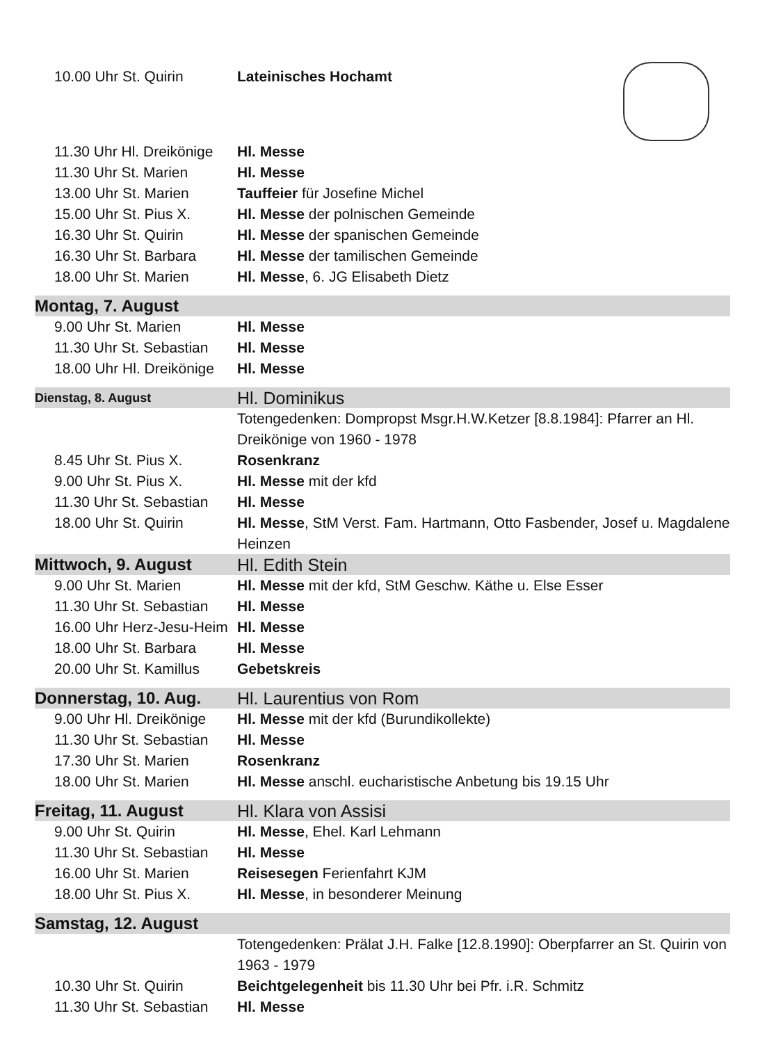| 10.00 Uhr St. Quirin | Lateinisches Hochamt |
| 11.30 Uhr Hl. Dreikönige | Hl. Messe |
| 11.30 Uhr St. Marien | Hl. Messe |
| 13.00 Uhr St. Marien | Tauffeier für Josefine Michel |
| 15.00 Uhr St. Pius X. | Hl. Messe der polnischen Gemeinde |
| 16.30 Uhr St. Quirin | Hl. Messe der spanischen Gemeinde |
| 16.30 Uhr St. Barbara | Hl. Messe der tamilischen Gemeinde |
| 18.00 Uhr St. Marien | Hl. Messe , 6. JG Elisabeth Dietz |
| Montag, 7. August | |
| 9.00 Uhr St. Marien | Hl. Messe |
| 11.30 Uhr St. Sebastian | Hl. Messe |
| 18.00 Uhr Hl. Dreikönige | Hl. Messe |
| Dienstag, 8. August | Hl. Dominikus |
| | Totengedenken: Dompropst Msgr.H.W.Ketzer [8.8.1984]: Pfarrer an Hl. Dreikönige von 1960 - 1978 |
| 8.45 Uhr St. Pius X. | Rosenkranz |
| 9.00 Uhr St. Pius X. | Hl. Messe mit der kfd |
| 11.30 Uhr St. Sebastian | Hl. Messe |
| 18.00 Uhr St. Quirin | Hl. Messe , StM Verst. Fam. Hartmann, Otto Fasbender, Josef u. Magdalene Heinzen |
| Mittwoch, 9. August | Hl. Edith Stein |
| 9.00 Uhr St. Marien | Hl. Messe mit der kfd, StM Geschw. Käthe u. Else Esser |
| 11.30 Uhr St. Sebastian | Hl. Messe |
| 16.00 Uhr Herz-Jesu-Heim | Hl. Messe |
| 18.00 Uhr St. Barbara | Hl. Messe |
| 20.00 Uhr St. Kamillus | Gebetskreis |
| Donnerstag, 10. Aug. | Hl. Laurentius von Rom |
| 9.00 Uhr Hl. Dreikönige | Hl. Messe mit der kfd (Burundikollekte) |
| 11.30 Uhr St. Sebastian | Hl. Messe |
| 17.30 Uhr St. Marien | Rosenkranz |
| 18.00 Uhr St. Marien | Hl. Messe anschl. eucharistische Anbetung bis 19.15 Uhr |
| Freitag, 11. August | Hl. Klara von Assisi |
| 9.00 Uhr St. Quirin | Hl. Messe , Ehel. Karl Lehmann |
| 11.30 Uhr St. Sebastian | Hl. Messe |
| 16.00 Uhr St. Marien | Reisesegen Ferienfahrt KJM |
| 18.00 Uhr St. Pius X. | Hl. Messe , in besonderer Meinung |
| Samstag, 12. August | |
| | Totengedenken: Prälat J.H. Falke [12.8.1990]: Oberpfarrer an St. Quirin von 1963 - 1979 |
| 10.30 Uhr St. Quirin | Beichtgelegenheit bis 11.30 Uhr bei Pfr. i.R. Schmitz |
| 11.30 Uhr St. Sebastian | Hl. Messe |